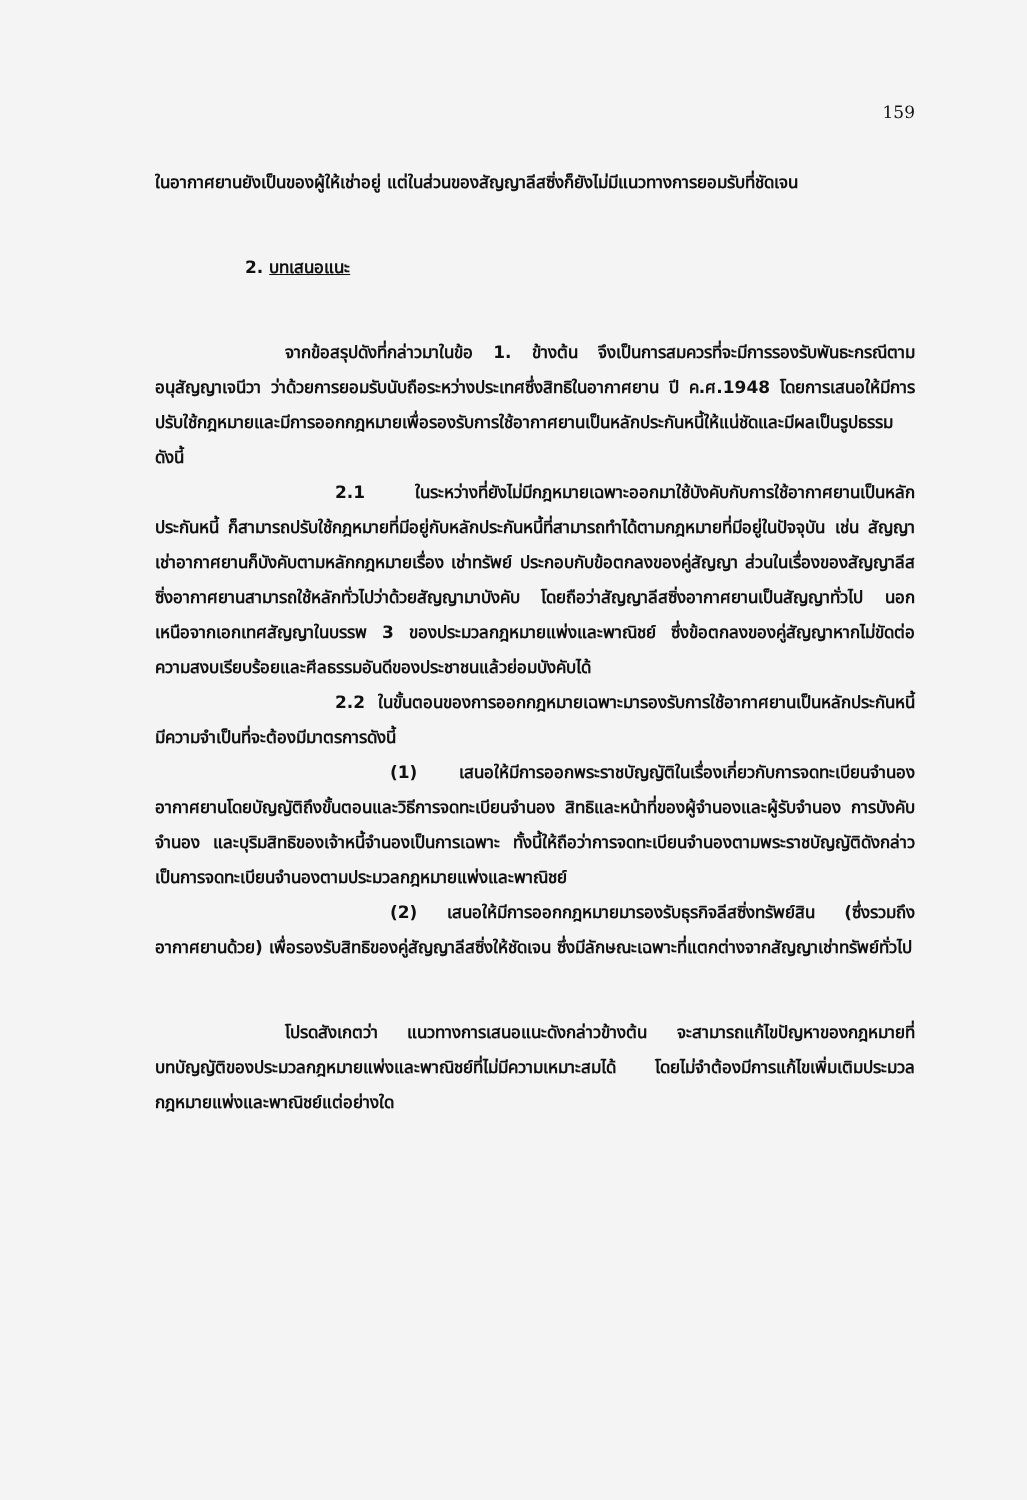159
ในอากาศยานยังเป็นของผู้ให้เช่าอยู่ แต่ในส่วนของสัญญาลีสซิ่งก็ยังไม่มีแนวทางการยอมรับที่ชัดเจน
2. บทเสนอแนะ
จากข้อสรุปดังที่กล่าวมาในข้อ 1. ข้างต้น จึงเป็นการสมควรที่จะมีการรองรับพันธะกรณีตามอนุสัญญาเจนีวา ว่าด้วยการยอมรับนับถือระหว่างประเทศซึ่งสิทธิในอากาศยาน ปี ค.ศ.1948 โดยการเสนอให้มีการปรับใช้กฎหมายและมีการออกกฎหมายเพื่อรองรับการใช้อากาศยานเป็นหลักประกันหนี้ให้แน่ชัดและมีผลเป็นรูปธรรมดังนี้
2.1 ในระหว่างที่ยังไม่มีกฎหมายเฉพาะออกมาใช้บังคับกับการใช้อากาศยานเป็นหลักประกันหนี้ ก็สามารถปรับใช้กฎหมายที่มีอยู่กับหลักประกันหนี้ที่สามารถทำได้ตามกฎหมายที่มีอยู่ในปัจจุบัน เช่น สัญญาเช่าอากาศยานก็บังคับตามหลักกฎหมายเรื่อง เช่าทรัพย์ ประกอบกับข้อตกลงของคู่สัญญา ส่วนในเรื่องของสัญญาลีสซิ่งอากาศยานสามารถใช้หลักทั่วไปว่าด้วยสัญญามาบังคับ โดยถือว่าสัญญาลีสซิ่งอากาศยานเป็นสัญญาทั่วไป นอกเหนือจากเอกเทศสัญญาในบรรพ 3 ของประมวลกฎหมายแพ่งและพาณิชย์ ซึ่งข้อตกลงของคู่สัญญาหากไม่ขัดต่อความสงบเรียบร้อยและศีลธรรมอันดีของประชาชนแล้วย่อมบังคับได้
2.2 ในขั้นตอนของการออกกฎหมายเฉพาะมารองรับการใช้อากาศยานเป็นหลักประกันหนี้ มีความจำเป็นที่จะต้องมีมาตรการดังนี้
(1) เสนอให้มีการออกพระราชบัญญัติในเรื่องเกี่ยวกับการจดทะเบียนจำนองอากาศยานโดยบัญญัติถึงขั้นตอนและวิธีการจดทะเบียนจำนอง สิทธิและหน้าที่ของผู้จำนองและผู้รับจำนอง การบังคับจำนอง และบุริมสิทธิของเจ้าหนี้จำนองเป็นการเฉพาะ ทั้งนี้ให้ถือว่าการจดทะเบียนจำนองตามพระราชบัญญัติดังกล่าว เป็นการจดทะเบียนจำนองตามประมวลกฎหมายแพ่งและพาณิชย์
(2) เสนอให้มีการออกกฎหมายมารองรับธุรกิจลีสซิ่งทรัพย์สิน (ซึ่งรวมถึงอากาศยานด้วย) เพื่อรองรับสิทธิของคู่สัญญาลีสซิ่งให้ชัดเจน ซึ่งมีลักษณะเฉพาะที่แตกต่างจากสัญญาเช่าทรัพย์ทั่วไป
โปรดสังเกตว่า แนวทางการเสนอแนะดังกล่าวข้างต้น จะสามารถแก้ไขปัญหาของกฎหมายที่บทบัญญัติของประมวลกฎหมายแพ่งและพาณิชย์ที่ไม่มีความเหมาะสมได้ โดยไม่จำต้องมีการแก้ไขเพิ่มเติมประมวลกฎหมายแพ่งและพาณิชย์แต่อย่างใด